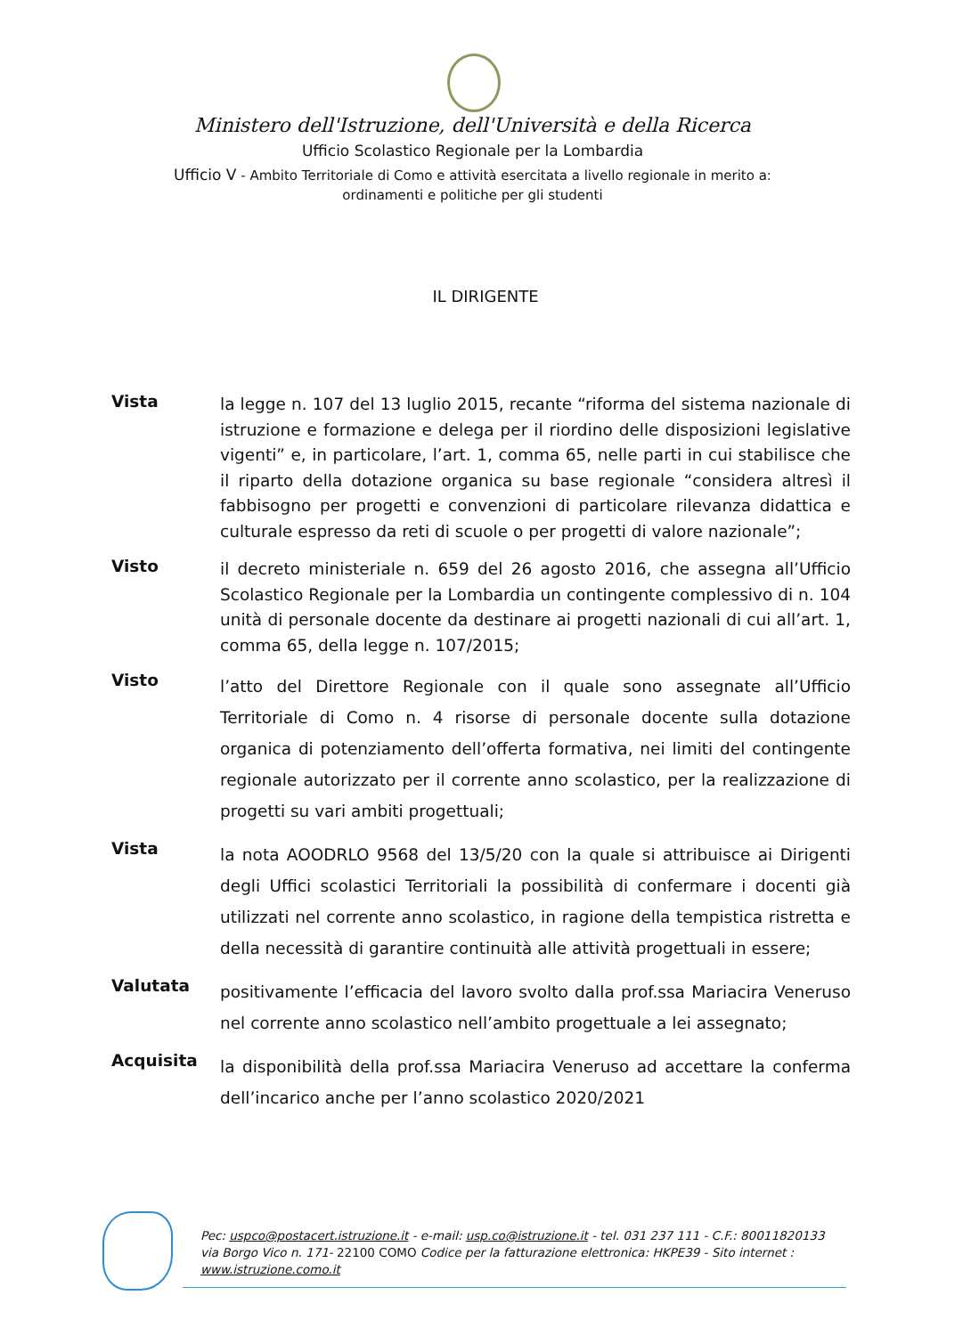Ministero dell'Istruzione, dell'Università e della Ricerca
Ufficio Scolastico Regionale per la Lombardia
Ufficio V - Ambito Territoriale di Como e attività esercitata a livello regionale in merito a:
ordinamenti e politiche per gli studenti
IL DIRIGENTE
Vista
la legge n. 107 del 13 luglio 2015, recante “riforma del sistema nazionale di istruzione e formazione e delega per il riordino delle disposizioni legislative vigenti” e, in particolare, l’art. 1, comma 65, nelle parti in cui stabilisce che il riparto della dotazione organica su base regionale “considera altresì il fabbisogno per progetti e convenzioni di particolare rilevanza didattica e culturale espresso da reti di scuole o per progetti di valore nazionale”;
Visto
il decreto ministeriale n. 659 del 26 agosto 2016, che assegna all’Ufficio Scolastico Regionale per la Lombardia un contingente complessivo di n. 104 unità di personale docente da destinare ai progetti nazionali di cui all’art. 1, comma 65, della legge n. 107/2015;
Visto
l’atto del Direttore Regionale con il quale sono assegnate all’Ufficio Territoriale di Como n. 4 risorse di personale docente sulla dotazione organica di potenziamento dell’offerta formativa, nei limiti del contingente regionale autorizzato per il corrente anno scolastico, per la realizzazione di progetti su vari ambiti progettuali;
Vista
la nota AOODRLO 9568 del 13/5/20 con la quale si attribuisce ai Dirigenti degli Uffici scolastici Territoriali la possibilità di confermare i docenti già utilizzati nel corrente anno scolastico, in ragione della tempistica ristretta e della necessità di garantire continuità alle attività progettuali in essere;
Valutata
positivamente l’efficacia del lavoro svolto dalla prof.ssa Mariacira Veneruso nel corrente anno scolastico nell’ambito progettuale a lei assegnato;
Acquisita
la disponibilità della prof.ssa Mariacira Veneruso ad accettare la conferma dell’incarico anche per l’anno scolastico 2020/2021
Pec: uspco@postacert.istruzione.it - e-mail: usp.co@istruzione.it - tel. 031 237 111 - C.F.: 80011820133
via Borgo Vico n. 171- 22100 COMO Codice per la fatturazione elettronica: HKPE39 - Sito internet :
www.istruzione.como.it